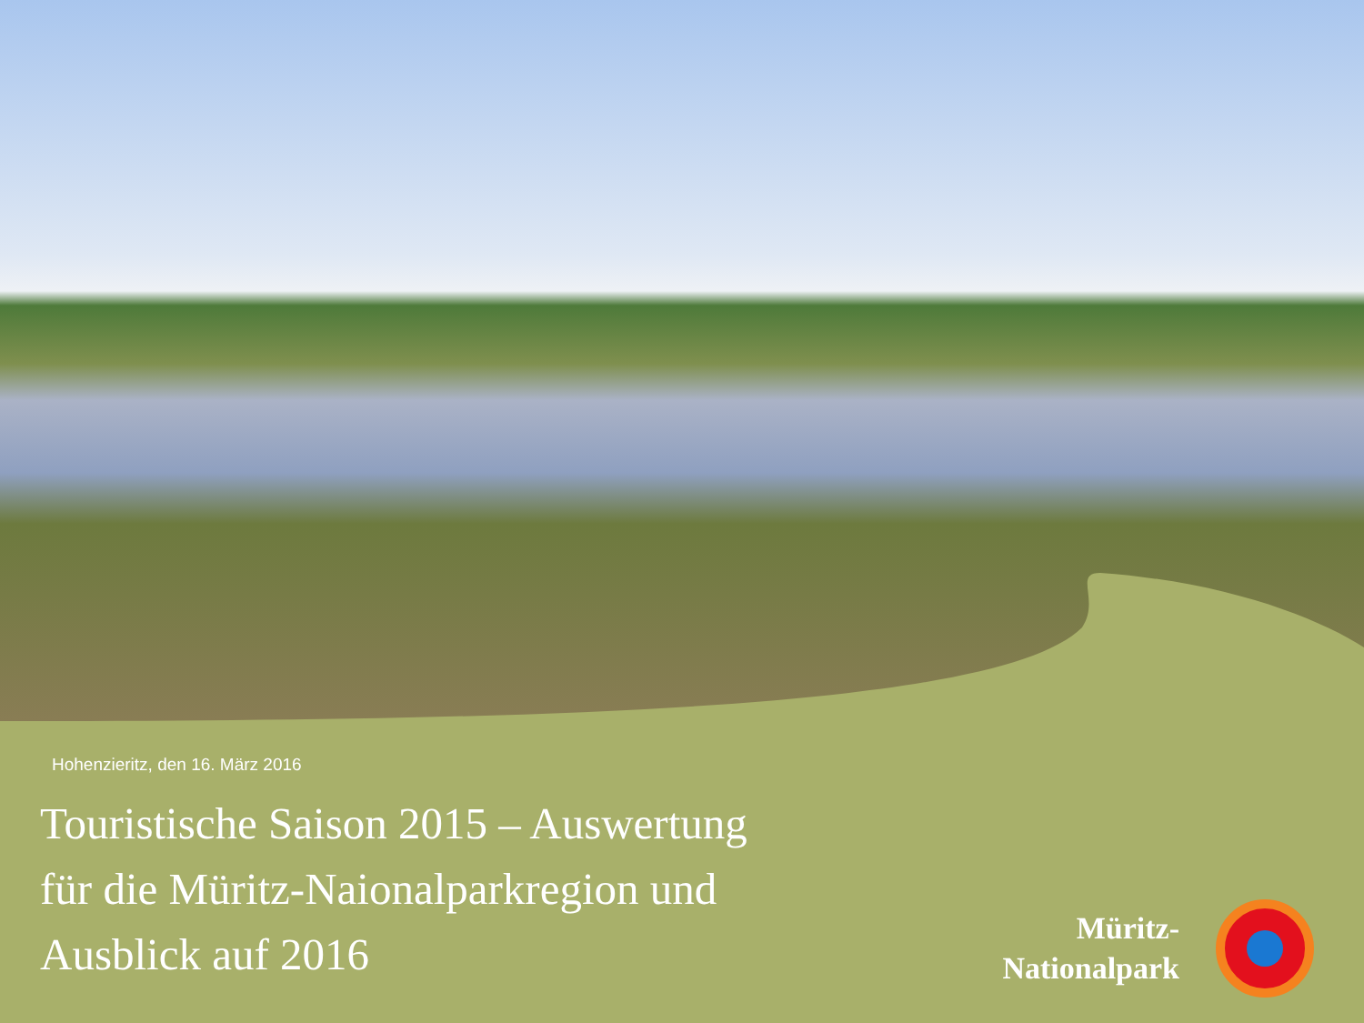Hohenzieritz, den 16. März 2016
Touristische Saison 2015 – Auswertung
für die Müritz-Naionalparkregion und
Ausblick auf 2016
Müritz-
Nationalpark